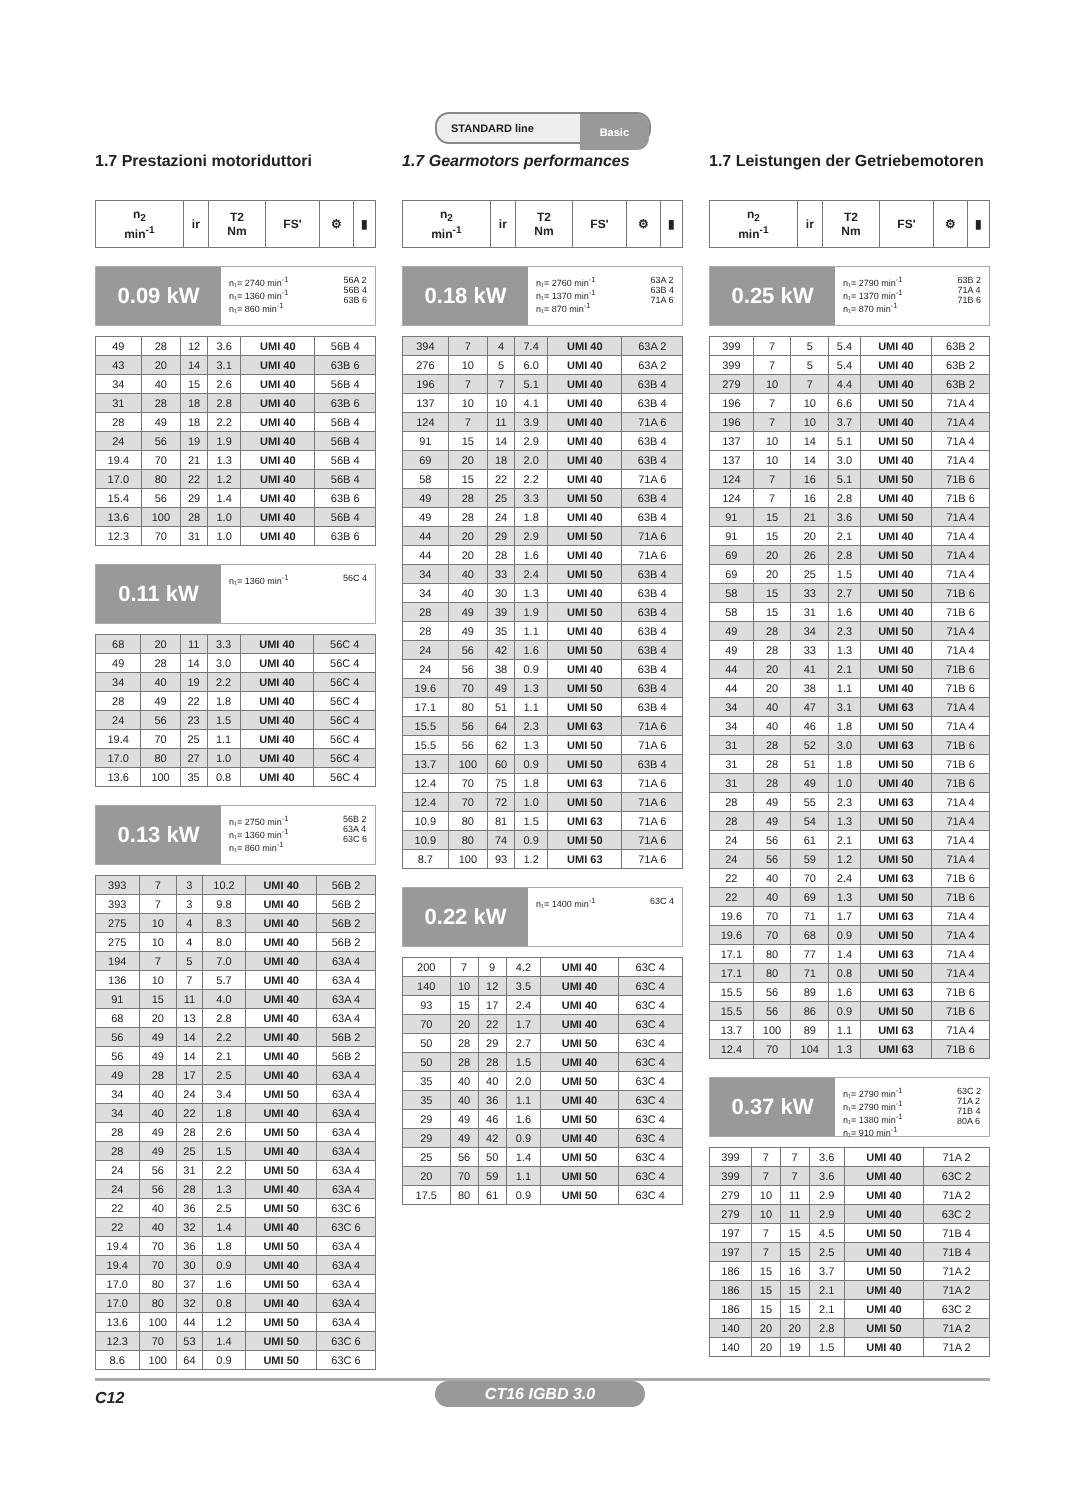STANDARD line Basic
1.7 Prestazioni motoriduttori
| n<sub>2</sub> min<sup>-1</sup> | ir | T2 Nm | FS' | ⚙ | ▮ |
| --- | --- | --- | --- | --- | --- |
0.09 kW
n₁= 2740 min<sup>-1</sup>
n₁= 1360 min<sup>-1</sup>
n₁= 860 min<sup>-1</sup>
56A 2
56B 4
63B 6
| 49 | 28 | 12 | 3.6 | UMI 40 | 56B 4 |
| 43 | 20 | 14 | 3.1 | UMI 40 | 63B 6 |
| 34 | 40 | 15 | 2.6 | UMI 40 | 56B 4 |
| 31 | 28 | 18 | 2.8 | UMI 40 | 63B 6 |
| 28 | 49 | 18 | 2.2 | UMI 40 | 56B 4 |
| 24 | 56 | 19 | 1.9 | UMI 40 | 56B 4 |
| 19.4 | 70 | 21 | 1.3 | UMI 40 | 56B 4 |
| 17.0 | 80 | 22 | 1.2 | UMI 40 | 56B 4 |
| 15.4 | 56 | 29 | 1.4 | UMI 40 | 63B 6 |
| 13.6 | 100 | 28 | 1.0 | UMI 40 | 56B 4 |
| 12.3 | 70 | 31 | 1.0 | UMI 40 | 63B 6 |
0.11 kW
n₁= 1360 min<sup>-1</sup> 56C 4
| 68 | 20 | 11 | 3.3 | UMI 40 | 56C 4 |
| 49 | 28 | 14 | 3.0 | UMI 40 | 56C 4 |
| 34 | 40 | 19 | 2.2 | UMI 40 | 56C 4 |
| 28 | 49 | 22 | 1.8 | UMI 40 | 56C 4 |
| 24 | 56 | 23 | 1.5 | UMI 40 | 56C 4 |
| 19.4 | 70 | 25 | 1.1 | UMI 40 | 56C 4 |
| 17.0 | 80 | 27 | 1.0 | UMI 40 | 56C 4 |
| 13.6 | 100 | 35 | 0.8 | UMI 40 | 56C 4 |
0.13 kW
n₁= 2750 min<sup>-1</sup>
n₁= 1360 min<sup>-1</sup>
n₁= 860 min<sup>-1</sup>
56B 2
63A 4
63C 6
| 393 | 7 | 3 | 10.2 | UMI 40 | 56B 2 |
| 393 | 7 | 3 | 9.8 | UMI 40 | 56B 2 |
| 275 | 10 | 4 | 8.3 | UMI 40 | 56B 2 |
| 275 | 10 | 4 | 8.0 | UMI 40 | 56B 2 |
| 194 | 7 | 5 | 7.0 | UMI 40 | 63A 4 |
| 136 | 10 | 7 | 5.7 | UMI 40 | 63A 4 |
| 91 | 15 | 11 | 4.0 | UMI 40 | 63A 4 |
| 68 | 20 | 13 | 2.8 | UMI 40 | 63A 4 |
| 56 | 49 | 14 | 2.2 | UMI 40 | 56B 2 |
| 56 | 49 | 14 | 2.1 | UMI 40 | 56B 2 |
| 49 | 28 | 17 | 2.5 | UMI 40 | 63A 4 |
| 34 | 40 | 24 | 3.4 | UMI 50 | 63A 4 |
| 34 | 40 | 22 | 1.8 | UMI 40 | 63A 4 |
| 28 | 49 | 28 | 2.6 | UMI 50 | 63A 4 |
| 28 | 49 | 25 | 1.5 | UMI 40 | 63A 4 |
| 24 | 56 | 31 | 2.2 | UMI 50 | 63A 4 |
| 24 | 56 | 28 | 1.3 | UMI 40 | 63A 4 |
| 22 | 40 | 36 | 2.5 | UMI 50 | 63C 6 |
| 22 | 40 | 32 | 1.4 | UMI 40 | 63C 6 |
| 19.4 | 70 | 36 | 1.8 | UMI 50 | 63A 4 |
| 19.4 | 70 | 30 | 0.9 | UMI 40 | 63A 4 |
| 17.0 | 80 | 37 | 1.6 | UMI 50 | 63A 4 |
| 17.0 | 80 | 32 | 0.8 | UMI 40 | 63A 4 |
| 13.6 | 100 | 44 | 1.2 | UMI 50 | 63A 4 |
| 12.3 | 70 | 53 | 1.4 | UMI 50 | 63C 6 |
| 8.6 | 100 | 64 | 0.9 | UMI 50 | 63C 6 |
1.7 Gearmotors performances
| n<sub>2</sub> min<sup>-1</sup> | ir | T2 Nm | FS' | ⚙ | ▮ |
| --- | --- | --- | --- | --- | --- |
0.18 kW
n₁= 2760 min<sup>-1</sup>
n₁= 1370 min<sup>-1</sup>
n₁= 870 min<sup>-1</sup>
63A 2
63B 4
71A 6
| 394 | 7 | 4 | 7.4 | UMI 40 | 63A 2 |
| 276 | 10 | 5 | 6.0 | UMI 40 | 63A 2 |
| 196 | 7 | 7 | 5.1 | UMI 40 | 63B 4 |
| 137 | 10 | 10 | 4.1 | UMI 40 | 63B 4 |
| 124 | 7 | 11 | 3.9 | UMI 40 | 71A 6 |
| 91 | 15 | 14 | 2.9 | UMI 40 | 63B 4 |
| 69 | 20 | 18 | 2.0 | UMI 40 | 63B 4 |
| 58 | 15 | 22 | 2.2 | UMI 40 | 71A 6 |
| 49 | 28 | 25 | 3.3 | UMI 50 | 63B 4 |
| 49 | 28 | 24 | 1.8 | UMI 40 | 63B 4 |
| 44 | 20 | 29 | 2.9 | UMI 50 | 71A 6 |
| 44 | 20 | 28 | 1.6 | UMI 40 | 71A 6 |
| 34 | 40 | 33 | 2.4 | UMI 50 | 63B 4 |
| 34 | 40 | 30 | 1.3 | UMI 40 | 63B 4 |
| 28 | 49 | 39 | 1.9 | UMI 50 | 63B 4 |
| 28 | 49 | 35 | 1.1 | UMI 40 | 63B 4 |
| 24 | 56 | 42 | 1.6 | UMI 50 | 63B 4 |
| 24 | 56 | 38 | 0.9 | UMI 40 | 63B 4 |
| 19.6 | 70 | 49 | 1.3 | UMI 50 | 63B 4 |
| 17.1 | 80 | 51 | 1.1 | UMI 50 | 63B 4 |
| 15.5 | 56 | 64 | 2.3 | UMI 63 | 71A 6 |
| 15.5 | 56 | 62 | 1.3 | UMI 50 | 71A 6 |
| 13.7 | 100 | 60 | 0.9 | UMI 50 | 63B 4 |
| 12.4 | 70 | 75 | 1.8 | UMI 63 | 71A 6 |
| 12.4 | 70 | 72 | 1.0 | UMI 50 | 71A 6 |
| 10.9 | 80 | 81 | 1.5 | UMI 63 | 71A 6 |
| 10.9 | 80 | 74 | 0.9 | UMI 50 | 71A 6 |
| 8.7 | 100 | 93 | 1.2 | UMI 63 | 71A 6 |
0.22 kW
n₁= 1400 min<sup>-1</sup> 63C 4
| 200 | 7 | 9 | 4.2 | UMI 40 | 63C 4 |
| 140 | 10 | 12 | 3.5 | UMI 40 | 63C 4 |
| 93 | 15 | 17 | 2.4 | UMI 40 | 63C 4 |
| 70 | 20 | 22 | 1.7 | UMI 40 | 63C 4 |
| 50 | 28 | 29 | 2.7 | UMI 50 | 63C 4 |
| 50 | 28 | 28 | 1.5 | UMI 40 | 63C 4 |
| 35 | 40 | 40 | 2.0 | UMI 50 | 63C 4 |
| 35 | 40 | 36 | 1.1 | UMI 40 | 63C 4 |
| 29 | 49 | 46 | 1.6 | UMI 50 | 63C 4 |
| 29 | 49 | 42 | 0.9 | UMI 40 | 63C 4 |
| 25 | 56 | 50 | 1.4 | UMI 50 | 63C 4 |
| 20 | 70 | 59 | 1.1 | UMI 50 | 63C 4 |
| 17.5 | 80 | 61 | 0.9 | UMI 50 | 63C 4 |
1.7 Leistungen der Getriebemotoren
| n<sub>2</sub> min<sup>-1</sup> | ir | T2 Nm | FS' | ⚙ | ▮ |
| --- | --- | --- | --- | --- | --- |
0.25 kW
n₁= 2790 min<sup>-1</sup>
n₁= 1370 min<sup>-1</sup>
n₁= 870 min<sup>-1</sup>
63B 2
71A 4
71B 6
| 399 | 7 | 5 | 5.4 | UMI 40 | 63B 2 |
| 399 | 7 | 5 | 5.4 | UMI 40 | 63B 2 |
| 279 | 10 | 7 | 4.4 | UMI 40 | 63B 2 |
| 196 | 7 | 10 | 6.6 | UMI 50 | 71A 4 |
| 196 | 7 | 10 | 3.7 | UMI 40 | 71A 4 |
| 137 | 10 | 14 | 5.1 | UMI 50 | 71A 4 |
| 137 | 10 | 14 | 3.0 | UMI 40 | 71A 4 |
| 124 | 7 | 16 | 5.1 | UMI 50 | 71B 6 |
| 124 | 7 | 16 | 2.8 | UMI 40 | 71B 6 |
| 91 | 15 | 21 | 3.6 | UMI 50 | 71A 4 |
| 91 | 15 | 20 | 2.1 | UMI 40 | 71A 4 |
| 69 | 20 | 26 | 2.8 | UMI 50 | 71A 4 |
| 69 | 20 | 25 | 1.5 | UMI 40 | 71A 4 |
| 58 | 15 | 33 | 2.7 | UMI 50 | 71B 6 |
| 58 | 15 | 31 | 1.6 | UMI 40 | 71B 6 |
| 49 | 28 | 34 | 2.3 | UMI 50 | 71A 4 |
| 49 | 28 | 33 | 1.3 | UMI 40 | 71A 4 |
| 44 | 20 | 41 | 2.1 | UMI 50 | 71B 6 |
| 44 | 20 | 38 | 1.1 | UMI 40 | 71B 6 |
| 34 | 40 | 47 | 3.1 | UMI 63 | 71A 4 |
| 34 | 40 | 46 | 1.8 | UMI 50 | 71A 4 |
| 31 | 28 | 52 | 3.0 | UMI 63 | 71B 6 |
| 31 | 28 | 51 | 1.8 | UMI 50 | 71B 6 |
| 31 | 28 | 49 | 1.0 | UMI 40 | 71B 6 |
| 28 | 49 | 55 | 2.3 | UMI 63 | 71A 4 |
| 28 | 49 | 54 | 1.3 | UMI 50 | 71A 4 |
| 24 | 56 | 61 | 2.1 | UMI 63 | 71A 4 |
| 24 | 56 | 59 | 1.2 | UMI 50 | 71A 4 |
| 22 | 40 | 70 | 2.4 | UMI 63 | 71B 6 |
| 22 | 40 | 69 | 1.3 | UMI 50 | 71B 6 |
| 19.6 | 70 | 71 | 1.7 | UMI 63 | 71A 4 |
| 19.6 | 70 | 68 | 0.9 | UMI 50 | 71A 4 |
| 17.1 | 80 | 77 | 1.4 | UMI 63 | 71A 4 |
| 17.1 | 80 | 71 | 0.8 | UMI 50 | 71A 4 |
| 15.5 | 56 | 89 | 1.6 | UMI 63 | 71B 6 |
| 15.5 | 56 | 86 | 0.9 | UMI 50 | 71B 6 |
| 13.7 | 100 | 89 | 1.1 | UMI 63 | 71A 4 |
| 12.4 | 70 | 104 | 1.3 | UMI 63 | 71B 6 |
0.37 kW
n₁= 2790 min<sup>-1</sup>
n₁= 2790 min<sup>-1</sup>
n₁= 1380 min<sup>-1</sup>
n₁= 910 min<sup>-1</sup>
63C 2
71A 2
71B 4
80A 6
| 399 | 7 | 7 | 3.6 | UMI 40 | 71A 2 |
| 399 | 7 | 7 | 3.6 | UMI 40 | 63C 2 |
| 279 | 10 | 11 | 2.9 | UMI 40 | 71A 2 |
| 279 | 10 | 11 | 2.9 | UMI 40 | 63C 2 |
| 197 | 7 | 15 | 4.5 | UMI 50 | 71B 4 |
| 197 | 7 | 15 | 2.5 | UMI 40 | 71B 4 |
| 186 | 15 | 16 | 3.7 | UMI 50 | 71A 2 |
| 186 | 15 | 15 | 2.1 | UMI 40 | 71A 2 |
| 186 | 15 | 15 | 2.1 | UMI 40 | 63C 2 |
| 140 | 20 | 20 | 2.8 | UMI 50 | 71A 2 |
| 140 | 20 | 19 | 1.5 | UMI 40 | 71A 2 |
C12 CT16 IGBD 3.0